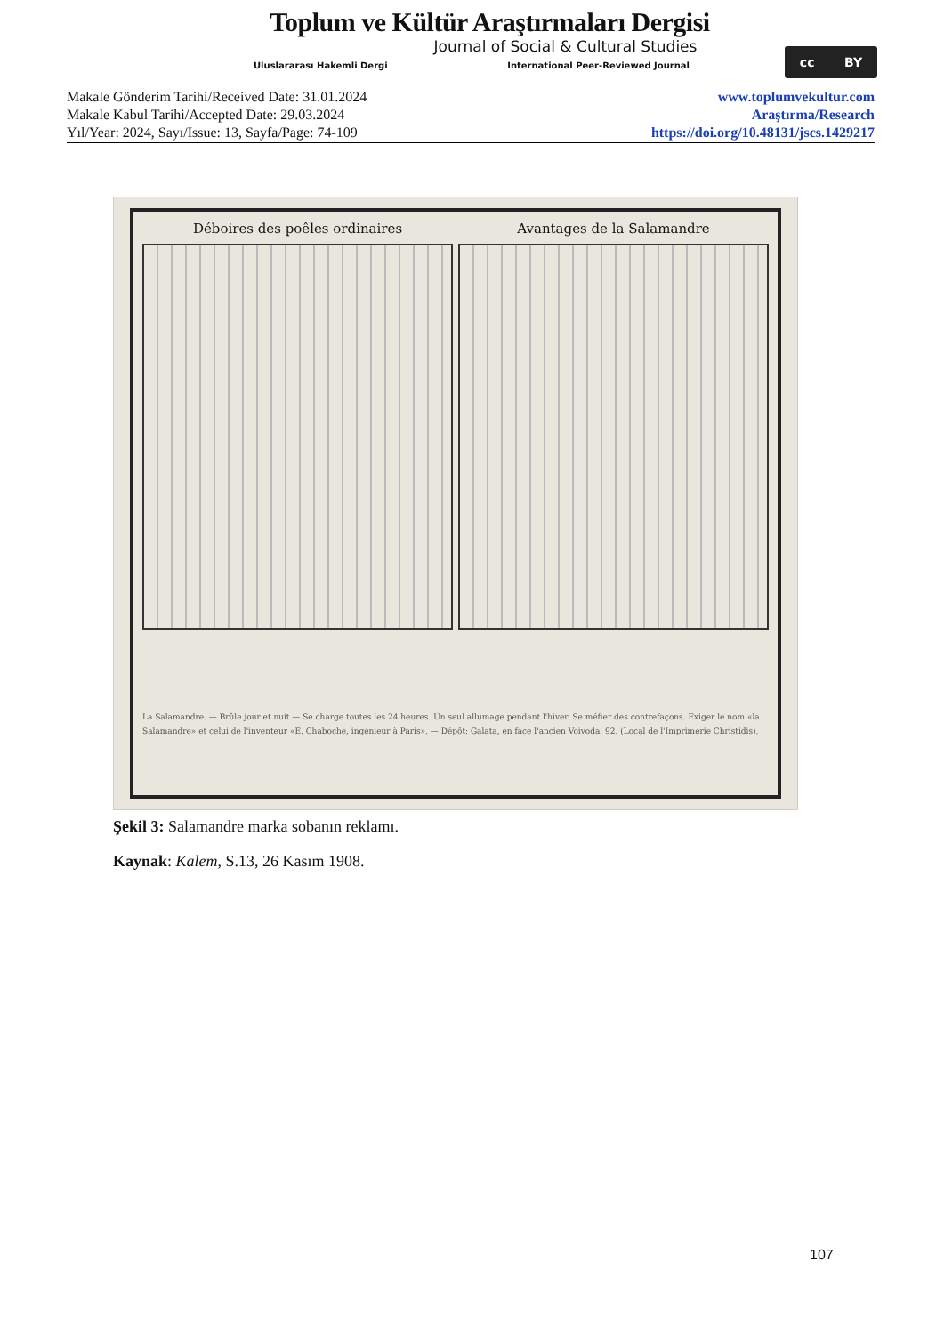Toplum ve Kültür Araştırmaları Dergisi
Journal of Social & Cultural Studies
Uluslararası Hakemli Dergi International Peer-Reviewed Journal
cc BY
Makale Gönderim Tarihi/Received Date: 31.01.2024
Makale Kabul Tarihi/Accepted Date: 29.03.2024
Yıl/Year: 2024, Sayı/Issue: 13, Sayfa/Page: 74-109
www.toplumvekultur.com
Araştırma/Research
https://doi.org/10.48131/jscs.1429217
Déboires des poêles ordinaires Avantages de la Salamandre
La Salamandre. — Brûle jour et nuit — Se charge toutes les 24 heures. Un seul allumage pendant l'hiver. Se méfier des contrefaçons. Exiger le nom «la Salamandre» et celui de l'inventeur «E. Chaboche, ingénieur à Paris». — Dépôt: Galata, en face l'ancien Voivoda, 92. (Local de l'Imprimerie Christidis).
Şekil 3: Salamandre marka sobanın reklamı.
Kaynak: Kalem, S.13, 26 Kasım 1908.
107